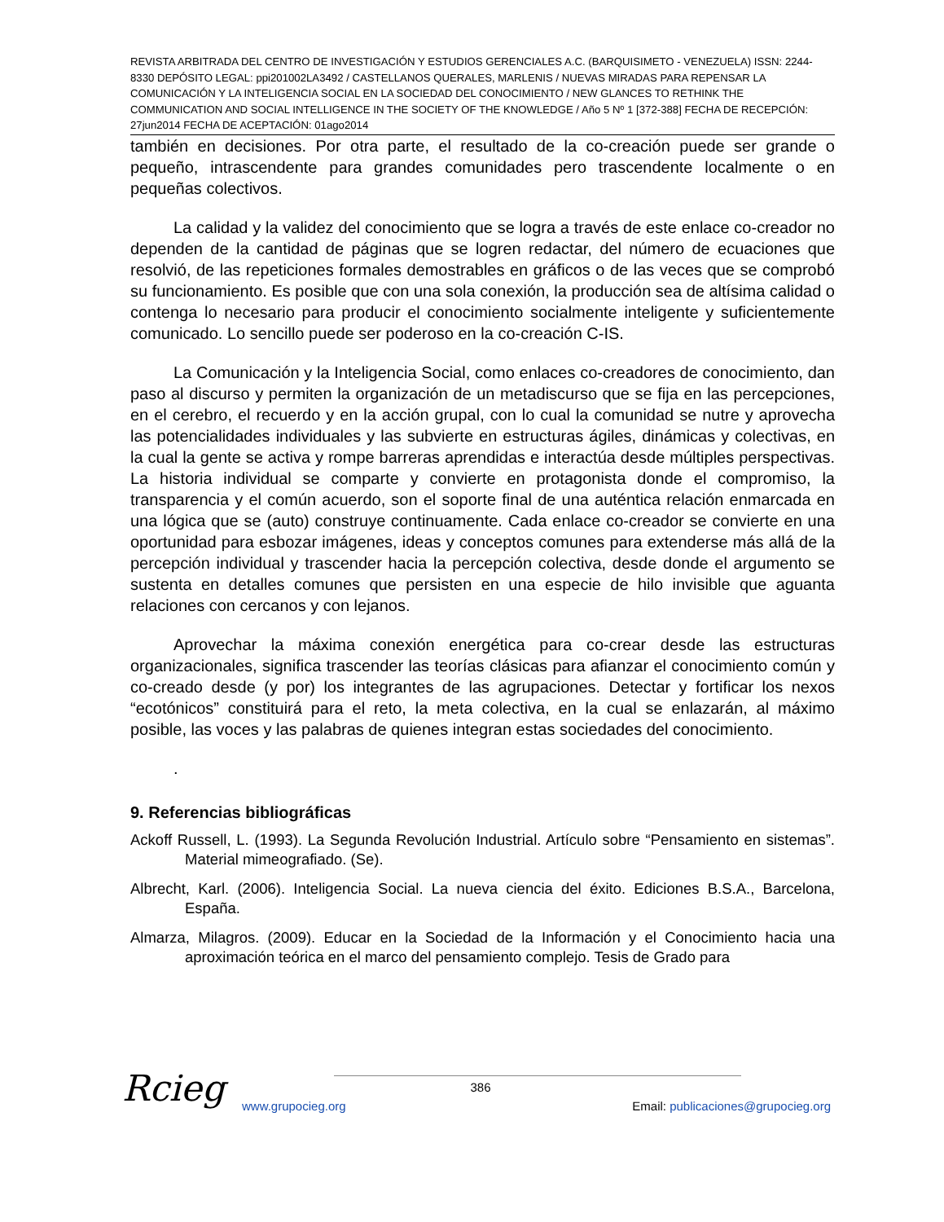REVISTA ARBITRADA DEL CENTRO DE INVESTIGACIÓN Y ESTUDIOS GERENCIALES A.C. (BARQUISIMETO - VENEZUELA) ISSN: 2244-8330 DEPÓSITO LEGAL: ppi201002LA3492 / CASTELLANOS QUERALES, MARLENIS / NUEVAS MIRADAS PARA REPENSAR LA COMUNICACIÓN Y LA INTELIGENCIA SOCIAL EN LA SOCIEDAD DEL CONOCIMIENTO / NEW GLANCES TO RETHINK THE COMMUNICATION AND SOCIAL INTELLIGENCE IN THE SOCIETY OF THE KNOWLEDGE / Año 5 Nº 1 [372-388] FECHA DE RECEPCIÓN: 27jun2014 FECHA DE ACEPTACIÓN: 01ago2014
también en decisiones. Por otra parte, el resultado de la co-creación puede ser grande o pequeño, intrascendente para grandes comunidades pero trascendente localmente o en pequeñas colectivos.
La calidad y la validez del conocimiento que se logra a través de este enlace co-creador no dependen de la cantidad de páginas que se logren redactar, del número de ecuaciones que resolvió, de las repeticiones formales demostrables en gráficos o de las veces que se comprobó su funcionamiento. Es posible que con una sola conexión, la producción sea de altísima calidad o contenga lo necesario para producir el conocimiento socialmente inteligente y suficientemente comunicado. Lo sencillo puede ser poderoso en la co-creación C-IS.
La Comunicación y la Inteligencia Social, como enlaces co-creadores de conocimiento, dan paso al discurso y permiten la organización de un metadiscurso que se fija en las percepciones, en el cerebro, el recuerdo y en la acción grupal, con lo cual la comunidad se nutre y aprovecha las potencialidades individuales y las subvierte en estructuras ágiles, dinámicas y colectivas, en la cual la gente se activa y rompe barreras aprendidas e interactúa desde múltiples perspectivas. La historia individual se comparte y convierte en protagonista donde el compromiso, la transparencia y el común acuerdo, son el soporte final de una auténtica relación enmarcada en una lógica que se (auto) construye continuamente. Cada enlace co-creador se convierte en una oportunidad para esbozar imágenes, ideas y conceptos comunes para extenderse más allá de la percepción individual y trascender hacia la percepción colectiva, desde donde el argumento se sustenta en detalles comunes que persisten en una especie de hilo invisible que aguanta relaciones con cercanos y con lejanos.
Aprovechar la máxima conexión energética para co-crear desde las estructuras organizacionales, significa trascender las teorías clásicas para afianzar el conocimiento común y co-creado desde (y por) los integrantes de las agrupaciones. Detectar y fortificar los nexos “ecotónicos” constituirá para el reto, la meta colectiva, en la cual se enlazarán, al máximo posible, las voces y las palabras de quienes integran estas sociedades del conocimiento.
.
9. Referencias bibliográficas
Ackoff Russell, L. (1993). La Segunda Revolución Industrial. Artículo sobre “Pensamiento en sistemas”. Material mimeografiado. (Se).
Albrecht, Karl. (2006). Inteligencia Social. La nueva ciencia del éxito. Ediciones B.S.A., Barcelona, España.
Almarza, Milagros. (2009). Educar en la Sociedad de la Información y el Conocimiento hacia una aproximación teórica en el marco del pensamiento complejo. Tesis de Grado para
Rcieg
386
www.grupocieg.org Email: publicaciones@grupocieg.org